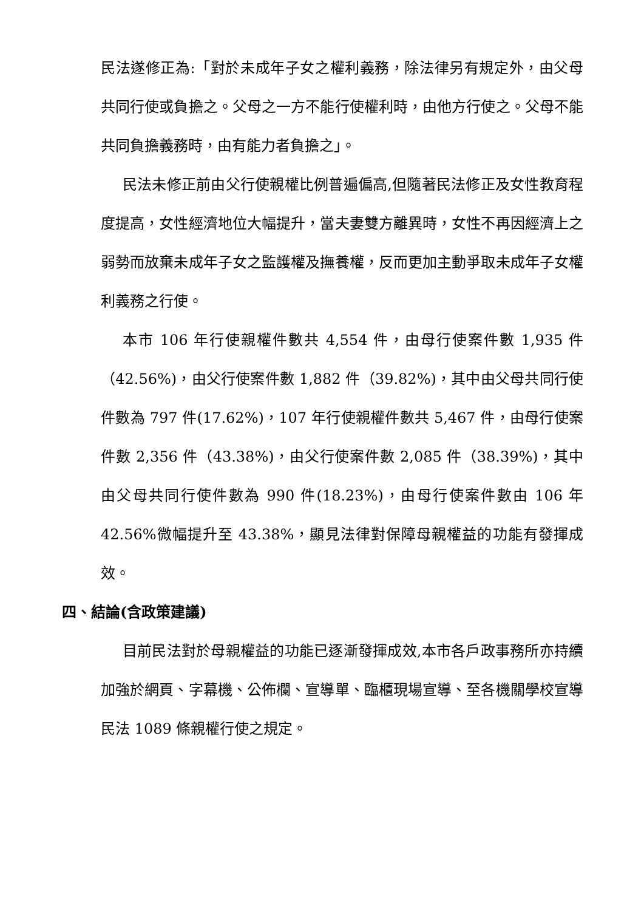民法遂修正為:「對於未成年子女之權利義務，除法律另有規定外，由父母共同行使或負擔之。父母之一方不能行使權利時，由他方行使之。父母不能共同負擔義務時，由有能力者負擔之」。
民法未修正前由父行使親權比例普遍偏高,但隨著民法修正及女性教育程度提高，女性經濟地位大幅提升，當夫妻雙方離異時，女性不再因經濟上之弱勢而放棄未成年子女之監護權及撫養權，反而更加主動爭取未成年子女權利義務之行使。
本市 106 年行使親權件數共 4,554 件，由母行使案件數 1,935 件（42.56%)，由父行使案件數 1,882 件（39.82%)，其中由父母共同行使件數為 797 件(17.62%)，107 年行使親權件數共 5,467 件，由母行使案件數 2,356 件（43.38%)，由父行使案件數 2,085 件（38.39%)，其中由父母共同行使件數為 990 件(18.23%)，由母行使案件數由 106 年 42.56%微幅提升至 43.38%，顯見法律對保障母親權益的功能有發揮成效。
四、結論(含政策建議)
目前民法對於母親權益的功能已逐漸發揮成效,本市各戶政事務所亦持續加強於網頁、字幕機、公佈欄、宣導單、臨櫃現場宣導、至各機關學校宣導民法 1089 條親權行使之規定。